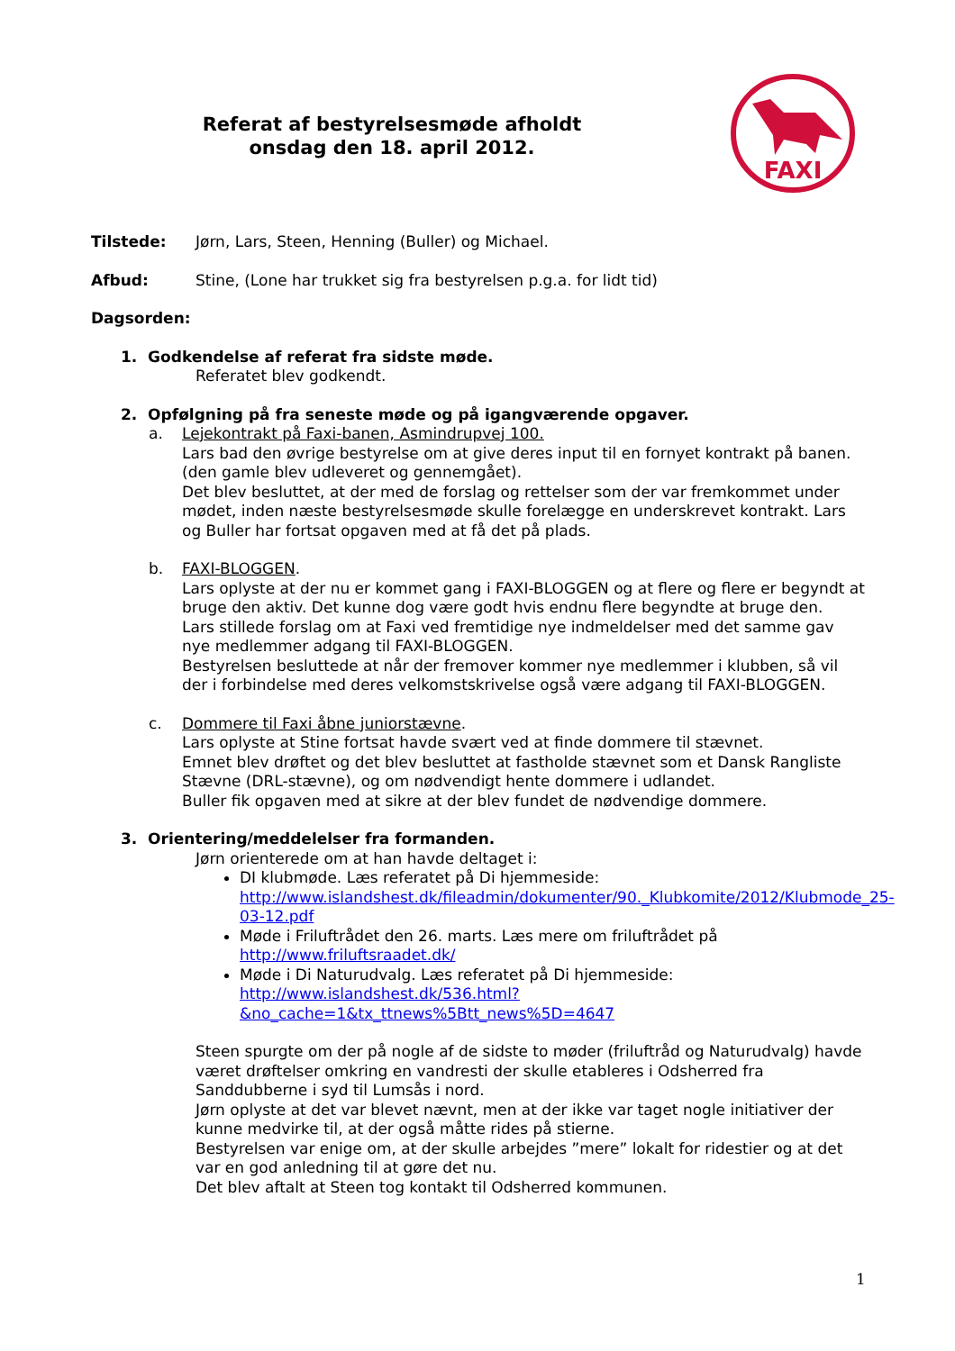Referat af bestyrelsesmøde afholdt
onsdag den 18. april 2012.
FAXI
Tilstede: Jørn, Lars, Steen, Henning (Buller) og Michael.
Afbud: Stine, (Lone har trukket sig fra bestyrelsen p.g.a. for lidt tid)
Dagsorden:
1. Godkendelse af referat fra sidste møde.
Referatet blev godkendt.
2. Opfølgning på fra seneste møde og på igangværende opgaver.
a. Lejekontrakt på Faxi-banen, Asmindrupvej 100.
Lars bad den øvrige bestyrelse om at give deres input til en fornyet kontrakt på banen. (den gamle blev udleveret og gennemgået).
Det blev besluttet, at der med de forslag og rettelser som der var fremkommet under mødet, inden næste bestyrelsesmøde skulle forelægge en underskrevet kontrakt. Lars og Buller har fortsat opgaven med at få det på plads.
b. FAXI-BLOGGEN.
Lars oplyste at der nu er kommet gang i FAXI-BLOGGEN og at flere og flere er begyndt at bruge den aktiv. Det kunne dog være godt hvis endnu flere begyndte at bruge den.
Lars stillede forslag om at Faxi ved fremtidige nye indmeldelser med det samme gav nye medlemmer adgang til FAXI-BLOGGEN.
Bestyrelsen besluttede at når der fremover kommer nye medlemmer i klubben, så vil der i forbindelse med deres velkomstskrivelse også være adgang til FAXI-BLOGGEN.
c. Dommere til Faxi åbne juniorstævne.
Lars oplyste at Stine fortsat havde svært ved at finde dommere til stævnet.
Emnet blev drøftet og det blev besluttet at fastholde stævnet som et Dansk Rangliste Stævne (DRL-stævne), og om nødvendigt hente dommere i udlandet.
Buller fik opgaven med at sikre at der blev fundet de nødvendige dommere.
3. Orientering/meddelelser fra formanden.
Jørn orienterede om at han havde deltaget i:
DI klubmøde. Læs referatet på Di hjemmeside: http://www.islandshest.dk/fileadmin/dokumenter/90._Klubkomite/2012/Klubmode_25-03-12.pdf
Møde i Friluftrådet den 26. marts. Læs mere om friluftrådet på http://www.friluftsraadet.dk/
Møde i Di Naturudvalg. Læs referatet på Di hjemmeside: http://www.islandshest.dk/536.html?&no_cache=1&tx_ttnews%5Btt_news%5D=4647
Steen spurgte om der på nogle af de sidste to møder (friluftråd og Naturudvalg) havde været drøftelser omkring en vandresti der skulle etableres i Odsherred fra Sanddubberne i syd til Lumsås i nord.
Jørn oplyste at det var blevet nævnt, men at der ikke var taget nogle initiativer der kunne medvirke til, at der også måtte rides på stierne.
Bestyrelsen var enige om, at der skulle arbejdes ”mere” lokalt for ridestier og at det var en god anledning til at gøre det nu.
Det blev aftalt at Steen tog kontakt til Odsherred kommunen.
1